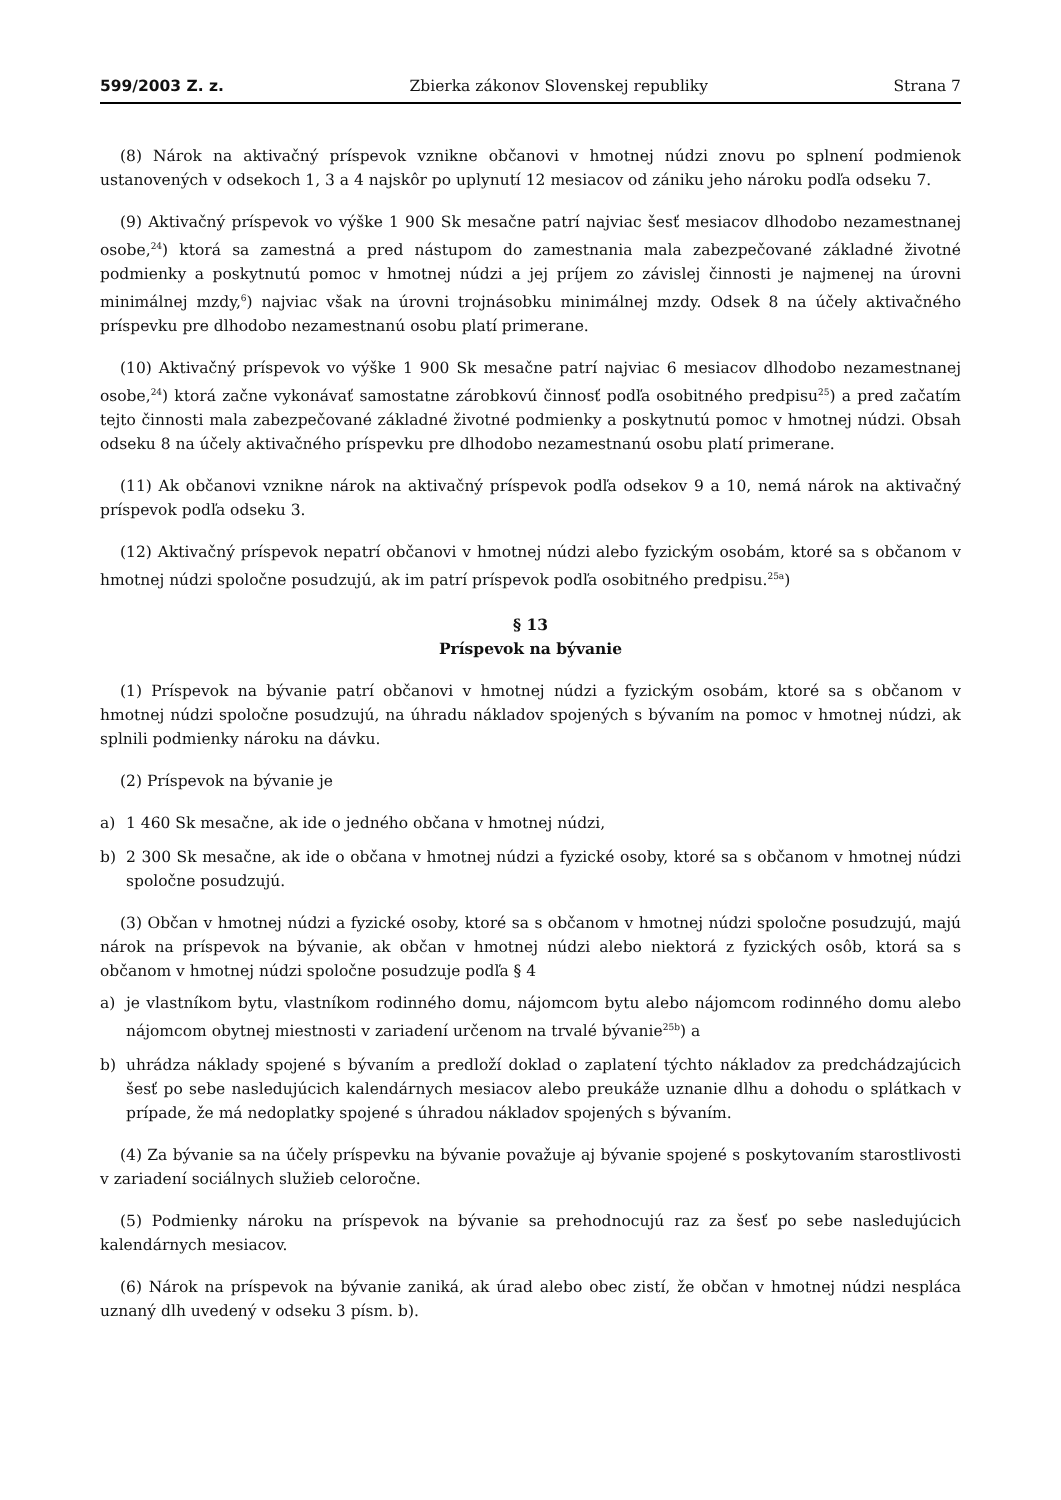599/2003 Z. z. Zbierka zákonov Slovenskej republiky Strana 7
(8) Nárok na aktivačný príspevok vznikne občanovi v hmotnej núdzi znovu po splnení podmienok ustanovených v odsekoch 1, 3 a 4 najskôr po uplynutí 12 mesiacov od zániku jeho nároku podľa odseku 7.
(9) Aktivačný príspevok vo výške 1 900 Sk mesačne patrí najviac šesť mesiacov dlhodobo nezamestnanej osobe,<sup>24</sup>) ktorá sa zamestná a pred nástupom do zamestnania mala zabezpečované základné životné podmienky a poskytnutú pomoc v hmotnej núdzi a jej príjem zo závislej činnosti je najmenej na úrovni minimálnej mzdy,<sup>6</sup>) najviac však na úrovni trojnásobku minimálnej mzdy. Odsek 8 na účely aktivačného príspevku pre dlhodobo nezamestnanú osobu platí primerane.
(10) Aktivačný príspevok vo výške 1 900 Sk mesačne patrí najviac 6 mesiacov dlhodobo nezamestnanej osobe,<sup>24</sup>) ktorá začne vykonávať samostatne zárobkovú činnosť podľa osobitného predpisu<sup>25</sup>) a pred začatím tejto činnosti mala zabezpečované základné životné podmienky a poskytnutú pomoc v hmotnej núdzi. Obsah odseku 8 na účely aktivačného príspevku pre dlhodobo nezamestnanú osobu platí primerane.
(11) Ak občanovi vznikne nárok na aktivačný príspevok podľa odsekov 9 a 10, nemá nárok na aktivačný príspevok podľa odseku 3.
(12) Aktivačný príspevok nepatrí občanovi v hmotnej núdzi alebo fyzickým osobám, ktoré sa s občanom v hmotnej núdzi spoločne posudzujú, ak im patrí príspevok podľa osobitného predpisu.<sup>25a</sup>)
§ 13
Príspevok na bývanie
(1) Príspevok na bývanie patrí občanovi v hmotnej núdzi a fyzickým osobám, ktoré sa s občanom v hmotnej núdzi spoločne posudzujú, na úhradu nákladov spojených s bývaním na pomoc v hmotnej núdzi, ak splnili podmienky nároku na dávku.
(2) Príspevok na bývanie je
a) 1 460 Sk mesačne, ak ide o jedného občana v hmotnej núdzi,
b) 2 300 Sk mesačne, ak ide o občana v hmotnej núdzi a fyzické osoby, ktoré sa s občanom v hmotnej núdzi spoločne posudzujú.
(3) Občan v hmotnej núdzi a fyzické osoby, ktoré sa s občanom v hmotnej núdzi spoločne posudzujú, majú nárok na príspevok na bývanie, ak občan v hmotnej núdzi alebo niektorá z fyzických osôb, ktorá sa s občanom v hmotnej núdzi spoločne posudzuje podľa § 4
a) je vlastníkom bytu, vlastníkom rodinného domu, nájomcom bytu alebo nájomcom rodinného domu alebo nájomcom obytnej miestnosti v zariadení určenom na trvalé bývanie<sup>25b</sup>) a
b) uhrádza náklady spojené s bývaním a predloží doklad o zaplatení týchto nákladov za predchádzajúcich šesť po sebe nasledujúcich kalendárnych mesiacov alebo preukáže uznanie dlhu a dohodu o splátkach v prípade, že má nedoplatky spojené s úhradou nákladov spojených s bývaním.
(4) Za bývanie sa na účely príspevku na bývanie považuje aj bývanie spojené s poskytovaním starostlivosti v zariadení sociálnych služieb celoročne.
(5) Podmienky nároku na príspevok na bývanie sa prehodnocujú raz za šesť po sebe nasledujúcich kalendárnych mesiacov.
(6) Nárok na príspevok na bývanie zaniká, ak úrad alebo obec zistí, že občan v hmotnej núdzi nesplácа uznaný dlh uvedený v odseku 3 písm. b).